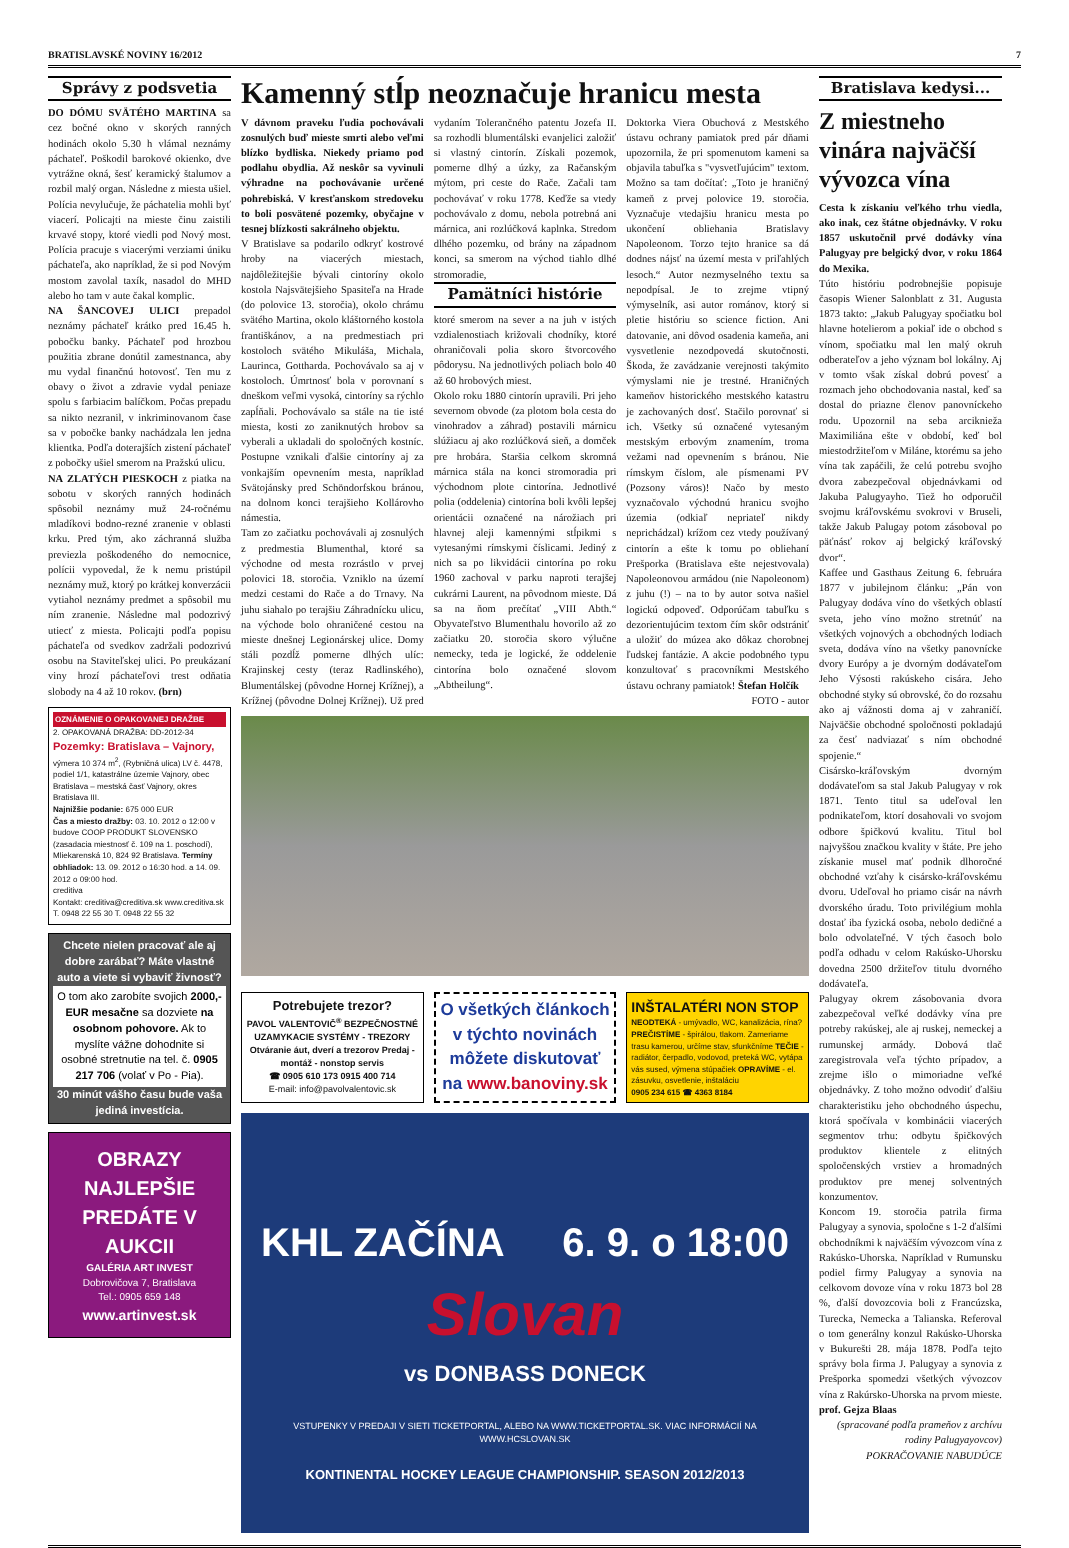BRATISLAVSKÉ NOVINY 16/2012 7
Správy z podsvetia
DO DÓMU SVÄTÉHO MARTINA sa cez bočné okno v skorých ranných hodinách okolo 5.30 h vlámal neznámy páchateľ. Poškodil barokové okienko, dve vytrážne okná, šesť keramický štalumov a rozbil malý organ. Následne z miesta ušiel. Polícia nevylučuje, že páchatelia mohli byť viacerí. Policajti na mieste činu zaistili krvavé stopy, ktoré viedli pod Nový most. Polícia pracuje s viacerými verziami úniku páchateľa, ako napríklad, že si pod Novým mostom zavolal taxík, nasadol do MHD alebo ho tam v aute čakal komplic.
NA ŠANCOVEJ ULICI prepadol neznámy páchateľ krátko pred 16.45 h. pobočku banky. Páchateľ pod hrozbou použitia zbrane donútil zamestnanca, aby mu vydal finančnú hotovosť. Ten mu z obavy o život a zdravie vydal peniaze spolu s farbiacim balíčkom. Počas prepadu sa nikto nezranil, v inkriminovanom čase sa v pobočke banky nachádzala len jedna klientka. Podľa doterajších zistení páchateľ z pobočky ušiel smerom na Pražskú ulicu.
NA ZLATÝCH PIESKOCH z piatka na sobotu v skorých ranných hodinách spôsobil neznámy muž 24-ročnému mladíkovi bodno-rezné zranenie v oblasti krku. Pred tým, ako záchranná služba previezla poškodeného do nemocnice, polícii vypovedal, že k nemu pristúpil neznámy muž, ktorý po krátkej konverzácii vytiahol neznámy predmet a spôsobil mu ním zranenie. Následne mal podozrivý utiecť z miesta. Policajti podľa popisu páchateľa od svedkov zadržali podozrivú osobu na Staviteľskej ulici. Po preukázaní viny hrozí páchateľovi trest odňatia slobody na 4 až 10 rokov. (brn)
OZNÁMENIE O OPAKOVANEJ DRAŽBE
2. OPAKOVANÁ DRAŽBA: DD-2012-34
Pozemky: Bratislava – Vajnory,
výmera 10 374 m<sup>2</sup>, (Rybničná ulica) LV č. 4478, podiel 1/1, katastrálne územie Vajnory, obec Bratislava – mestská časť Vajnory, okres Bratislava III.
Najnižšie podanie: 675 000 EUR
Čas a miesto dražby: 03. 10. 2012 o 12:00 v budove COOP PRODUKT SLOVENSKO (zasadacia miestnosť č. 109 na 1. poschodí), Mliekarenská 10, 824 92 Bratislava. Termíny obhliadok: 13. 09. 2012 o 16:30 hod. a 14. 09. 2012 o 09:00 hod.
creditiva
Kontakt: creditiva@creditiva.sk www.creditiva.sk T. 0948 22 55 30 T. 0948 22 55 32
Chcete nielen pracovať ale aj dobre zarábať? Máte vlastné auto a viete si vybaviť živnosť?
O tom ako zarobíte svojich 2000,- EUR mesačne sa dozviete na osobnom pohovore. Ak to myslíte vážne dohodnite si osobné stretnutie na tel. č. 0905 217 706 (volať v Po - Pia).
30 minút vášho času bude vaša jediná investícia.
OBRAZY NAJLEPŠIE PREDÁTE V AUKCII
GALÉRIA ART INVEST
Dobrovičova 7, Bratislava
Tel.: 0905 659 148
www.artinvest.sk
Kamenný stĺp neoznačuje hranicu mesta
V dávnom praveku ľudia pochovávali zosnulých buď mieste smrti alebo veľmi blízko bydliska. Niekedy priamo pod podlahu obydlia. Až neskôr sa vyvinuli výhradne na pochovávanie určené pohrebiská. V kresťanskom stredoveku to boli posvätené pozemky, obyčajne v tesnej blízkosti sakrálneho objektu.
V Bratislave sa podarilo odkryť kostrové hroby na viacerých miestach, najdôležitejšie bývali cintoríny okolo kostola Najsvätejšieho Spasiteľa na Hrade (do polovice 13. storočia), okolo chrámu svätého Martina, okolo kláštorného kostola františkánov, a na predmestiach pri kostoloch svätého Mikuláša, Michala, Laurinca, Gottharda. Pochovávalo sa aj v kostoloch. Úmrtnosť bola v porovnaní s dneškom veľmi vysoká, cintoríny sa rýchlo zapĺňali. Pochovávalo sa stále na tie isté miesta, kosti zo zaniknutých hrobov sa vyberali a ukladali do spoločných kostníc. Postupne vznikali ďalšie cintoríny aj za vonkajším opevnením mesta, napríklad Svätojánsky pred Schöndorfskou bránou, na dolnom konci terajšieho Kollárovho námestia.
Tam zo začiatku pochovávali aj zosnulých z predmestia Blumenthal, ktoré sa východne od mesta rozrástlo v prvej polovici 18. storočia. Vzniklo na území medzi cestami do Rače a do Trnavy. Na juhu siahalo po terajšiu Záhradnícku ulicu, na východe bolo ohraničené cestou na mieste dnešnej Legionárskej ulice. Domy stáli pozdĺž pomerne dlhých ulíc: Krajinskej cesty (teraz Radlinského), Blumentálskej (pôvodne Hornej Krížnej), a Krížnej (pôvodne Dolnej Krížnej). Už pred vydaním Tolerančného patentu Jozefa II. sa rozhodli blumentálski evanjelici založiť si vlastný cintorín. Získali pozemok, pomerne dlhý a úzky, za Račanským mýtom, pri ceste do Rače. Začali tam pochovávať v roku 1778. Keďže sa vtedy pochovávalo z domu, nebola potrebná ani márnica, ani rozlúčková kaplnka. Stredom dlhého pozemku, od brány na západnom konci, sa smerom na východ tiahlo dlhé stromoradie,
Pamätníci histórie
ktoré smerom na sever a na juh v istých vzdialenostiach križovali chodníky, ktoré ohraničovali polia skoro štvorcového pôdorysu. Na jednotlivých poliach bolo 40 až 60 hrobových miest.
Okolo roku 1880 cintorín upravili. Pri jeho severnom obvode (za plotom bola cesta do vinohradov a záhrad) postavili márnicu slúžiacu aj ako rozlúčková sieň, a domček pre hrobára. Staršia celkom skromná márnica stála na konci stromoradia pri východnom plote cintorína. Jednotlivé polia (oddelenia) cintorína boli kvôli lepšej orientácii označené na nárožiach pri hlavnej aleji kamennými stĺpikmi s vytesanými rímskymi číslicami. Jediný z nich sa po likvidácii cintorína po roku 1960 zachoval v parku naproti terajšej cukrárni Laurent, na pôvodnom mieste. Dá sa na ňom prečítať „VIII Abth.“ Obyvateľstvo Blumenthalu hovorilo až zo začiatku 20. storočia skoro výlučne nemecky, teda je logické, že oddelenie cintorína bolo označené slovom „Abtheilung“.
Doktorka Viera Obuchová z Mestského ústavu ochrany pamiatok pred pár dňami upozornila, že pri spomenutom kameni sa objavila tabuľka s "vysvetľujúcim" textom. Možno sa tam dočítať: „Toto je hraničný kameň z prvej polovice 19. storočia. Vyznačuje vtedajšiu hranicu mesta po ukončení obliehania Bratislavy Napoleonom. Torzo tejto hranice sa dá dodnes nájsť na území mesta v priľahlých lesoch.“ Autor nezmyselného textu sa nepodpísal. Je to zrejme vtipný výmyselník, asi autor románov, ktorý si pletie históriu so science fiction. Ani datovanie, ani dôvod osadenia kameňa, ani vysvetlenie nezodpovedá skutočnosti. Škoda, že zavádzanie verejnosti takýmito výmyslami nie je trestné. Hraničných kameňov historického mestského katastru je zachovaných dosť. Stačilo porovnať si ich. Všetky sú označené vytesaným mestským erbovým znamením, troma vežami nad opevnením s bránou. Nie rímskym číslom, ale písmenami PV (Pozsony város)! Načo by mesto vyznačovalo východnú hranicu svojho územia (odkiaľ nepriateľ nikdy neprichádzal) krížom cez vtedy používaný cintorín a ešte k tomu po obliehaní Prešporka (Bratislava ešte nejestvovala) Napoleonovou armádou (nie Napoleonom) z juhu (!) – na to by autor sotva našiel logickú odpoveď. Odporúčam tabuľku s dezorientujúcim textom čím skôr odstrániť a uložiť do múzea ako dôkaz chorobnej ľudskej fantázie. A akcie podobného typu konzultovať s pracovníkmi Mestského ústavu ochrany pamiatok! Štefan Holčík
FOTO - autor
Potrebujete trezor?
PAVOL VALENTOVIČ<sup>®</sup> BEZPEČNOSTNÉ UZAMYKACIE SYSTÉMY - TREZORY
Otváranie áut, dverí a trezorov Predaj - montáž - nonstop servis
☎ 0905 610 173 0915 400 714
E-mail: info@pavolvalentovic.sk
O všetkých článkoch v týchto novinách môžete diskutovať na www.banoviny.sk
INŠTALATÉRI NON STOP
NEODTEKÁ - umývadlo, WC, kanalizácia, rína? PREČISTÍME - špirálou, tlakom. Zameriame trasu kamerou, určíme stav, sfunkčníme TEČIE - radiátor, čerpadlo, vodovod, preteká WC, vytápa vás sused, výmena stúpačiek OPRAVÍME - el. zásuvku, osvetlenie, inštaláciu
0905 234 615 ☎ 4363 8184
KHL ZAČÍNA 6. 9. o 18:00
Slovan
vs DONBASS DONECK
VSTUPENKY V PREDAJI V SIETI TICKETPORTAL, ALEBO NA WWW.TICKETPORTAL.SK. VIAC INFORMÁCIÍ NA WWW.HCSLOVAN.SK
KONTINENTAL HOCKEY LEAGUE CHAMPIONSHIP. SEASON 2012/2013
Bratislava kedysi...
Z miestneho vinára najväčší vývozca vína
Cesta k získaniu veľkého trhu viedla, ako inak, cez štátne objednávky. V roku 1857 uskutočnil prvé dodávky vína Palugyay pre belgický dvor, v roku 1864 do Mexika.
Túto históriu podrobnejšie popisuje časopis Wiener Salonblatt z 31. Augusta 1873 takto: „Jakub Palugyay spočiatku bol hlavne hotelierom a pokiaľ ide o obchod s vínom, spočiatku mal len malý okruh odberateľov a jeho význam bol lokálny. Aj v tomto však získal dobrú povesť a rozmach jeho obchodovania nastal, keď sa dostal do priazne členov panovníckeho rodu. Upozornil na seba arcikniežа Maximiliána ešte v období, keď bol miestodržiteľom v Miláne, ktorému sa jeho vína tak zapáčili, že celú potrebu svojho dvora zabezpečoval objednávkami od Jakuba Palugyayho. Tiež ho odporučil svojmu kráľovskému svokrovi v Bruseli, takže Jakub Palugay potom zásoboval po päťnásť rokov aj belgický kráľovský dvor“.
Kaffee und Gasthaus Zeitung 6. februára 1877 v jubilejnom článku: „Pán von Palugyay dodáva víno do všetkých oblastí sveta, jeho víno možno stretnúť na všetkých vojnových a obchodných lodiach sveta, dodáva víno na všetky panovnícke dvory Európy a je dvorným dodávateľom Jeho Výsosti rakúskeho cisára. Jeho obchodné styky sú obrovské, čo do rozsahu ako aj vážnosti doma aj v zahraničí. Najväčšie obchodné spoločnosti pokladajú za česť nadviazať s ním obchodné spojenie.“
Cisársko-kráľovským dvorným dodávateľom sa stal Jakub Palugyay v rok 1871. Tento titul sa udeľoval len podnikateľom, ktorí dosahovali vo svojom odbore špičkovú kvalitu. Titul bol najvyššou značkou kvality v štáte. Pre jeho získanie musel mať podnik dlhoročné obchodné vzťahy k cisársko-kráľovskému dvoru. Udeľoval ho priamo cisár na návrh dvorského úradu. Toto privilégium mohla dostať iba fyzická osoba, nebolo dedičné a bolo odvolateľné. V tých časoch bolo podľa odhadu v celom Rakúsko-Uhorsku dovedna 2500 držiteľov titulu dvorného dodávateľa.
Palugyay okrem zásobovania dvora zabezpečoval veľké dodávky vína pre potreby rakúskej, ale aj ruskej, nemeckej a rumunskej armády. Dobová tlač zaregistrovala veľa týchto prípadov, a zrejme išlo o mimoriadne veľké objednávky. Z toho možno odvodiť ďalšiu charakteristiku jeho obchodného úspechu, ktorá spočívala v kombinácii viacerých segmentov trhu: odbytu špičkových produktov klientele z elitných spoločenských vrstiev a hromadných produktov pre menej solventných konzumentov.
Koncom 19. storočia patrila firma Palugyay a synovia, spoločne s 1-2 ďalšími obchodníkmi k najväčším vývozcom vína z Rakúsko-Uhorska. Napríklad v Rumunsku podiel firmy Palugyay a synovia na celkovom dovoze vína v roku 1873 bol 28 %, ďalší dovozcovia boli z Francúzska, Turecka, Nemecka a Talianska. Referoval o tom generálny konzul Rakúsko-Uhorska v Bukurešti 28. mája 1878. Podľa tejto správy bola firma J. Palugyay a synovia z Prešporka spomedzi všetkých vývozcov vína z Rakúrsko-Uhorska na prvom mieste. prof. Gejza Blaas
(spracované podľa prameňov z archívu rodiny Palugyayovcov)
POKRAČOVANIE NABUDÚCE